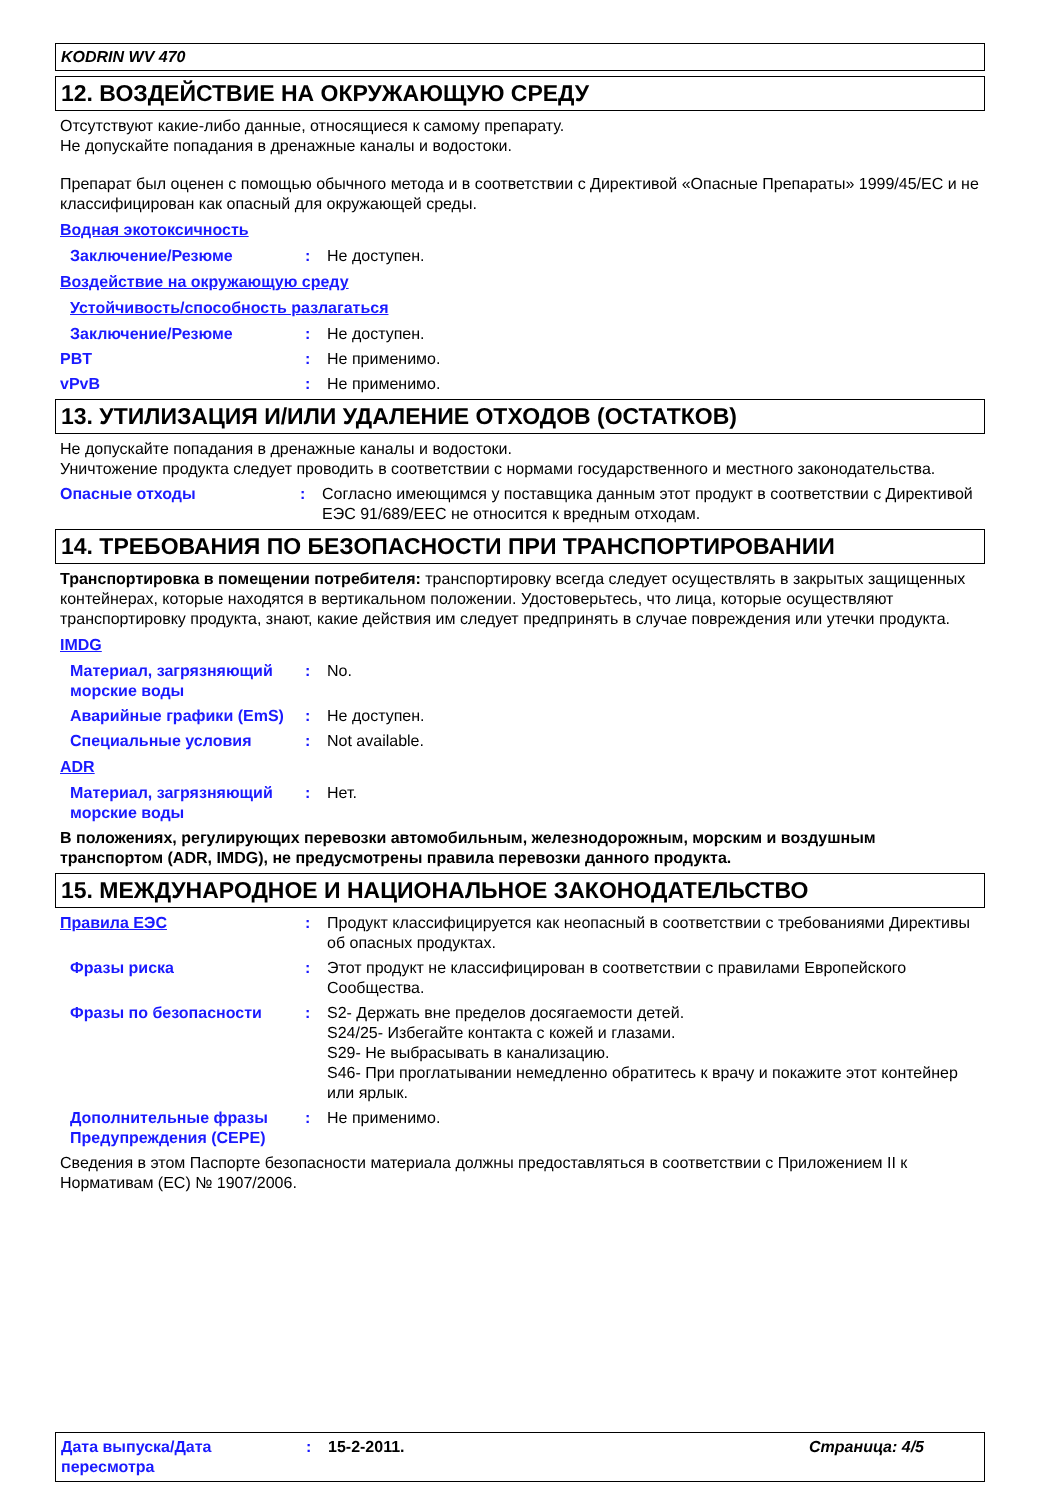KODRIN WV 470
12. ВОЗДЕЙСТВИЕ НА ОКРУЖАЮЩУЮ СРЕДУ
Отсутствуют какие-либо данные, относящиеся к самому препарату.
Не допускайте попадания в дренажные каналы и водостоки.
Препарат был оценен с помощью обычного метода и в соответствии с Директивой «Опасные Препараты» 1999/45/EC и не классифицирован как опасный для окружающей среды.
Водная экотоксичность
Заключение/Резюме : Не доступен.
Воздействие на окружающую среду
Устойчивость/способность разлагаться
Заключение/Резюме : Не доступен.
PBT : Не применимо.
vPvB : Не применимо.
13. УТИЛИЗАЦИЯ И/ИЛИ УДАЛЕНИЕ ОТХОДОВ (ОСТАТКОВ)
Не допускайте попадания в дренажные каналы и водостоки.
Уничтожение продукта следует проводить в соответствии с нормами государственного и местного законодательства.
Опасные отходы : Согласно имеющимся у поставщика данным этот продукт в соответствии с Директивой ЕЭС 91/689/EEC не относится к вредным отходам.
14. ТРЕБОВАНИЯ ПО БЕЗОПАСНОСТИ ПРИ ТРАНСПОРТИРОВАНИИ
Транспортировка в помещении потребителя: транспортировку всегда следует осуществлять в закрытых защищенных контейнерах, которые находятся в вертикальном положении. Удостоверьтесь, что лица, которые осуществляют транспортировку продукта, знают, какие действия им следует предпринять в случае повреждения или утечки продукта.
IMDG
Материал, загрязняющий морские воды
: No.
Аварийные графики (EmS) : Не доступен.
Специальные условия : Not available.
ADR
Материал, загрязняющий морские воды
: Нет.
В положениях, регулирующих перевозки автомобильным, железнодорожным, морским и воздушным транспортом (ADR, IMDG), не предусмотрены правила перевозки данного продукта.
15. МЕЖДУНАРОДНОЕ И НАЦИОНАЛЬНОЕ ЗАКОНОДАТЕЛЬСТВО
Правила ЕЭС : Продукт классифицируется как неопасный в соответствии с требованиями Директивы об опасных продуктах.
Фразы риска : Этот продукт не классифицирован в соответствии с правилами Европейского Сообщества.
Фразы по безопасности : S2- Держать вне пределов досягаемости детей.
S24/25- Избегайте контакта с кожей и глазами.
S29- Не выбрасывать в канализацию.
S46- При проглатывании немедленно обратитесь к врачу и покажите этот контейнер или ярлык.
Дополнительные фразы Предупреждения (CEPE)
: Не применимо.
Сведения в этом Паспорте безопасности материала должны предоставляться в соответствии с Приложением II к Нормативам (ЕС) № 1907/2006.
Дата выпуска/Дата пересмотра
: 15-2-2011. Страница: 4/5